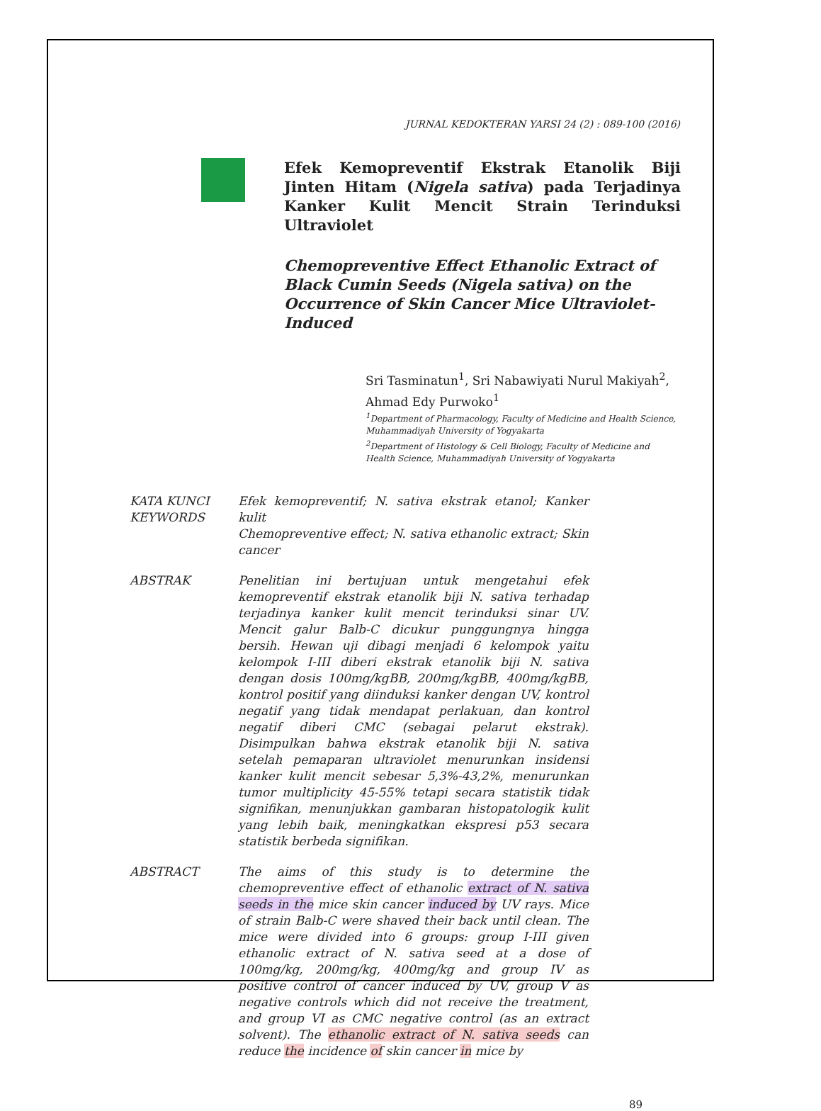JURNAL KEDOKTERAN YARSI 24 (2) : 089-100 (2016)
Efek Kemopreventif Ekstrak Etanolik Biji Jinten Hitam (Nigela sativa) pada Terjadinya Kanker Kulit Mencit Strain Terinduksi Ultraviolet
Chemopreventive Effect Ethanolic Extract of Black Cumin Seeds (Nigela sativa) on the Occurrence of Skin Cancer Mice Ultraviolet-Induced
Sri Tasminatun<sup>1</sup>, Sri Nabawiyati Nurul Makiyah<sup>2</sup>, Ahmad Edy Purwoko<sup>1</sup>
<sup>1</sup> Department of Pharmacology, Faculty of Medicine and Health Science, Muhammadiyah University of Yogyakarta
<sup>2</sup> Department of Histology & Cell Biology, Faculty of Medicine and Health Science, Muhammadiyah University of Yogyakarta
KATA KUNCI
KEYWORDS
Efek kemopreventif; N. sativa ekstrak etanol; Kanker kulit
Chemopreventive effect; N. sativa ethanolic extract; Skin cancer
ABSTRAK Penelitian ini bertujuan untuk mengetahui efek kemopreventif ekstrak etanolik biji N. sativa terhadap terjadinya kanker kulit mencit terinduksi sinar UV. Mencit galur Balb-C dicukur punggungnya hingga bersih. Hewan uji dibagi menjadi 6 kelompok yaitu kelompok I-III diberi ekstrak etanolik biji N. sativa dengan dosis 100mg/kgBB, 200mg/kgBB, 400mg/kgBB, kontrol positif yang diinduksi kanker dengan UV, kontrol negatif yang tidak mendapat perlakuan, dan kontrol negatif diberi CMC (sebagai pelarut ekstrak). Disimpulkan bahwa ekstrak etanolik biji N. sativa setelah pemaparan ultraviolet menurunkan insidensi kanker kulit mencit sebesar 5,3%-43,2%, menurunkan tumor multiplicity 45-55% tetapi secara statistik tidak signifikan, menunjukkan gambaran histopatologik kulit yang lebih baik, meningkatkan ekspresi p53 secara statistik berbeda signifikan.
ABSTRACT The aims of this study is to determine the chemopreventive effect of ethanolic extract of N. sativa seeds in the mice skin cancer induced by UV rays. Mice of strain Balb-C were shaved their back until clean. The mice were divided into 6 groups: group I-III given ethanolic extract of N. sativa seed at a dose of 100mg/kg, 200mg/kg, 400mg/kg and group IV as positive control of cancer induced by UV, group V as negative controls which did not receive the treatment, and group VI as CMC negative control (as an extract solvent). The ethanolic extract of N. sativa seeds can reduce the incidence of skin cancer in mice by
89